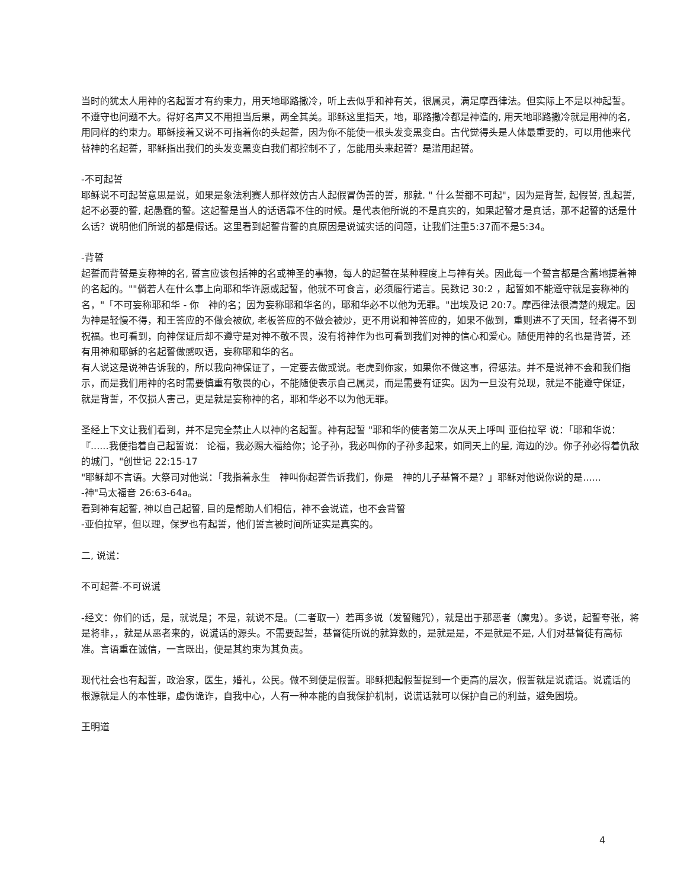当时的犹太人用神的名起誓才有约束力，用天地耶路撒冷，听上去似乎和神有关，很属灵，满足摩西律法。但实际上不是以神起誓。不遵守也问题不大。得好名声又不用担当后果，两全其美。耶稣这里指天，地，耶路撒冷都是神造的, 用天地耶路撒冷就是用神的名, 用同样的约束力。耶稣接着又说不可指着你的头起誓，因为你不能使一根头发变黑变白。古代觉得头是人体最重要的，可以用他来代替神的名起誓，耶稣指出我们的头发变黑变白我们都控制不了，怎能用头来起誓？是滥用起誓。
-不可起誓
耶稣说不可起誓意思是说，如果是象法利赛人那样效仿古人起假冒伪善的誓，那就. " 什么誓都不可起"，因为是背誓, 起假誓, 乱起誓, 起不必要的誓, 起愚蠢的誓。这起誓是当人的话语靠不住的时候。是代表他所说的不是真实的，如果起誓才是真话，那不起誓的话是什么话？说明他们所说的都是假话。这里看到起誓背誓的真原因是说诚实话的问题，让我们注重5:37而不是5:34。
-背誓
起誓而背誓是妄称神的名, 誓言应该包括神的名或神圣的事物，每人的起誓在某种程度上与神有关。因此每一个誓言都是含蓄地提着神的名起的。""倘若人在什么事上向耶和华许愿或起誓，他就不可食言，必须履行诺言。民数记 30:2 ，起誓如不能遵守就是妄称神的名，"「不可妄称耶和华 - 你　神的名；因为妄称耶和华名的，耶和华必不以他为无罪。"出埃及记 20:7。摩西律法很清楚的规定。因为神是轻慢不得，和王答应的不做会被砍, 老板答应的不做会被炒，更不用说和神答应的，如果不做到，重则进不了天国，轻者得不到祝福。也可看到，向神保证后却不遵守是对神不敬不畏，没有将神作为也可看到我们对神的信心和爱心。随便用神的名也是背誓，还有用神和耶稣的名起誓做感叹语，妄称耶和华的名。
有人说这是说神告诉我的，所以我向神保证了，一定要去做或说。老虎到你家，如果你不做这事，得惩法。并不是说神不会和我们指示，而是我们用神的名时需要慎重有敬畏的心，不能随便表示自己属灵，而是需要有证实。因为一旦没有兑现，就是不能遵守保证，就是背誓，不仅损人害己，更是就是妄称神的名，耶和华必不以为他无罪。
圣经上下文让我们看到，并不是完全禁止人以神的名起誓。神有起誓 "耶和华的使者第二次从天上呼叫 亚伯拉罕 说：「耶和华说：『......我便指着自己起誓说： 论福，我必赐大福给你；论子孙，我必叫你的子孙多起来，如同天上的星, 海边的沙。你子孙必得着仇敌的城门，"创世记 22:15-17
"耶稣却不言语。大祭司对他说：「我指着永生　神叫你起誓告诉我们，你是　神的儿子基督不是？」耶稣对他说你说的是......
-神"马太福音 26:63-64a。
看到神有起誓, 神以自己起誓, 目的是帮助人们相信，神不会说谎，也不会背誓
-亚伯拉罕，但以理，保罗也有起誓，他们誓言被时间所证实是真实的。
二, 说谎：
不可起誓-不可说谎
-经文：你们的话，是，就说是；不是，就说不是。（二者取一）若再多说（发誓赌咒），就是出于那恶者（魔鬼）。多说，起誓夸张，将是将非，，就是从恶者来的，说谎话的源头。不需要起誓，基督徒所说的就算数的，是就是是，不是就是不是, 人们对基督徒有高标准。言语重在诚信，一言既出，便是其约束为其负责。
现代社会也有起誓，政治家，医生，婚礼，公民。做不到便是假誓。耶稣把起假誓提到一个更高的层次，假誓就是说谎话。说谎话的根源就是人的本性罪，虚伪诡诈，自我中心，人有一种本能的自我保护机制，说谎话就可以保护自己的利益，避免困境。
王明道
4